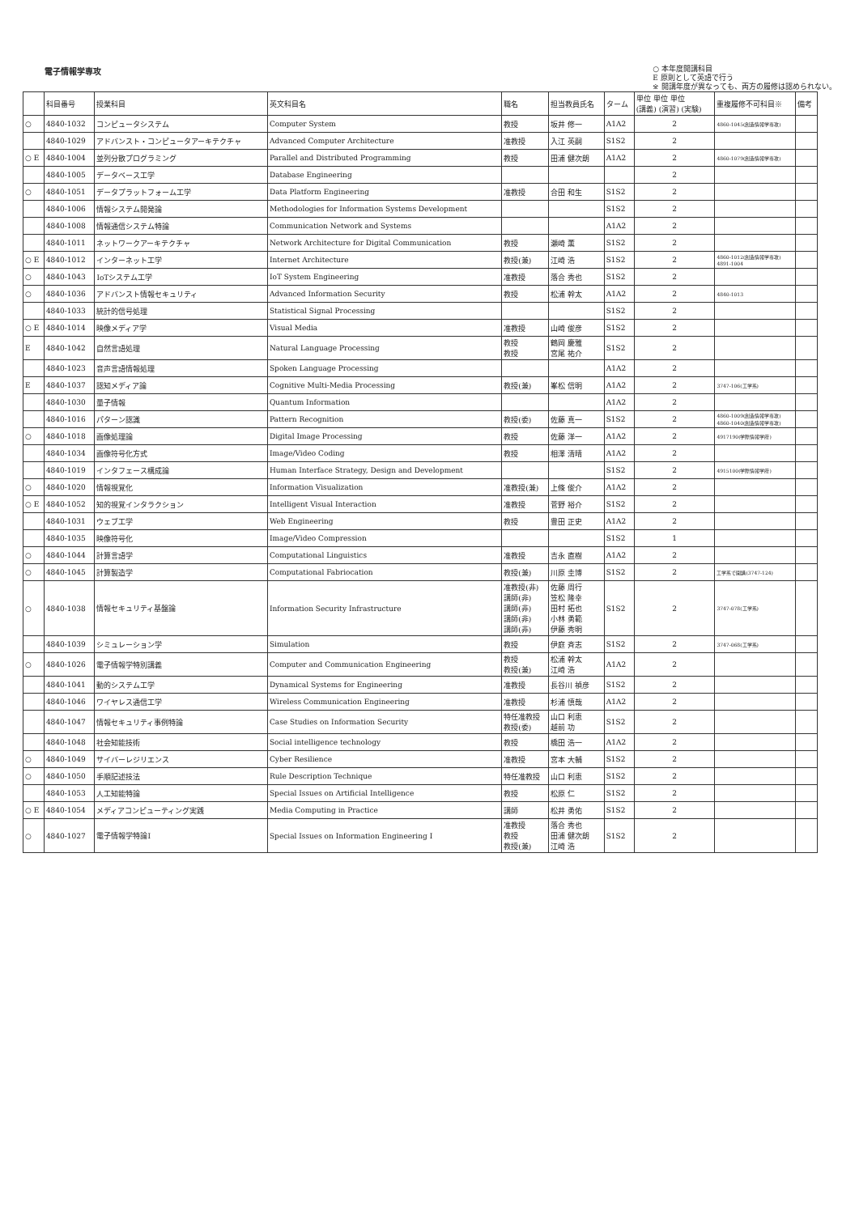電子情報学専攻
○ 本年度開講科目
E 原則として英語で行う
※ 開講年度が異なっても、両方の履修は認められない。
| | 科目番号 | 授業科目 | 英文科目名 | 職名 | 担当教員氏名 | ターム | 単位 単位 単位 (講義) (演習) (実験) | 重複履修不可科目※ | 備考 |
| --- | --- | --- | --- | --- | --- | --- | --- | --- | --- |
| ○ | 4840-1032 | コンピュータシステム | Computer System | 教授 | 坂井 修一 | A1A2 | 2 | 4860-1045(創造情報学専攻) | |
| | 4840-1029 | アドバンスト・コンピュータアーキテクチャ | Advanced Computer Architecture | 准教授 | 入江 英嗣 | S1S2 | 2 | | |
| ○ E | 4840-1004 | 並列分散プログラミング | Parallel and Distributed Programming | 教授 | 田浦 健次朗 | A1A2 | 2 | 4860-1079(創造情報学専攻) | |
| | 4840-1005 | データベース工学 | Database Engineering | | | | 2 | | |
| ○ | 4840-1051 | データプラットフォーム工学 | Data Platform Engineering | 准教授 | 合田 和生 | S1S2 | 2 | | |
| | 4840-1006 | 情報システム開発論 | Methodologies for Information Systems Development | | | S1S2 | 2 | | |
| | 4840-1008 | 情報通信システム特論 | Communication Network and Systems | | | A1A2 | 2 | | |
| | 4840-1011 | ネットワークアーキテクチャ | Network Architecture for Digital Communication | 教授 | 瀬崎 薫 | S1S2 | 2 | | |
| ○ E | 4840-1012 | インターネット工学 | Internet Architecture | 教授(兼) | 江崎 浩 | S1S2 | 2 | 4860-1012(創造情報学専攻) 4891-1004 | |
| ○ | 4840-1043 | IoTシステム工学 | IoT System Engineering | 准教授 | 落合 秀也 | S1S2 | 2 | | |
| ○ | 4840-1036 | アドバンスト情報セキュリティ | Advanced Information Security | 教授 | 松浦 幹太 | A1A2 | 2 | 4840-1013 | |
| | 4840-1033 | 統計的信号処理 | Statistical Signal Processing | | | S1S2 | 2 | | |
| ○ E | 4840-1014 | 映像メディア学 | Visual Media | 准教授 | 山崎 俊彦 | S1S2 | 2 | | |
| E | 4840-1042 | 自然言語処理 | Natural Language Processing | 教授 教授 | 鶴岡 慶雅 宮尾 祐介 | S1S2 | 2 | | |
| | 4840-1023 | 音声言語情報処理 | Spoken Language Processing | | | A1A2 | 2 | | |
| E | 4840-1037 | 認知メディア論 | Cognitive Multi-Media Processing | 教授(兼) | 峯松 信明 | A1A2 | 2 | 3747-106(工学系) | |
| | 4840-1030 | 量子情報 | Quantum Information | | | A1A2 | 2 | | |
| | 4840-1016 | パターン認識 | Pattern Recognition | 教授(委) | 佐藤 真一 | S1S2 | 2 | 4860-1009(創造情報学専攻) 4860-1040(創造情報学専攻) | |
| ○ | 4840-1018 | 画像処理論 | Digital Image Processing | 教授 | 佐藤 洋一 | A1A2 | 2 | 4917190(学際情報学府) | |
| | 4840-1034 | 画像符号化方式 | Image/Video Coding | 教授 | 相澤 清晴 | A1A2 | 2 | | |
| | 4840-1019 | インタフェース構成論 | Human Interface Strategy, Design and Development | | | S1S2 | 2 | 4915100(学際情報学府) | |
| ○ | 4840-1020 | 情報視覚化 | Information Visualization | 准教授(兼) | 上條 俊介 | A1A2 | 2 | | |
| ○ E | 4840-1052 | 知的視覚インタラクション | Intelligent Visual Interaction | 准教授 | 菅野 裕介 | S1S2 | 2 | | |
| | 4840-1031 | ウェブ工学 | Web Engineering | 教授 | 豊田 正史 | A1A2 | 2 | | |
| | 4840-1035 | 映像符号化 | Image/Video Compression | | | S1S2 | 1 | | |
| ○ | 4840-1044 | 計算言語学 | Computational Linguistics | 准教授 | 吉永 直樹 | A1A2 | 2 | | |
| ○ | 4840-1045 | 計算製造学 | Computational Fabriocation | 教授(兼) | 川原 圭博 | S1S2 | 2 | 工学系で開講(3747-124) | |
| ○ | 4840-1038 | 情報セキュリティ基盤論 | Information Security Infrastructure | 准教授(非) 講師(非) 講師(非) 講師(非) 講師(非) | 佐藤 周行 笠松 隆幸 田村 拓也 小林 勇範 伊藤 秀明 | S1S2 | 2 | 3747-078(工学系) | |
| | 4840-1039 | シミュレーション学 | Simulation | 教授 | 伊庭 斉志 | S1S2 | 2 | 3747-068(工学系) | |
| ○ | 4840-1026 | 電子情報学特別講義 | Computer and Communication Engineering | 教授 教授(兼) | 松浦 幹太 江崎 浩 | A1A2 | 2 | | |
| | 4840-1041 | 動的システム工学 | Dynamical Systems for Engineering | 准教授 | 長谷川 禎彦 | S1S2 | 2 | | |
| | 4840-1046 | ワイヤレス通信工学 | Wireless Communication Engineering | 准教授 | 杉浦 慎哉 | A1A2 | 2 | | |
| | 4840-1047 | 情報セキュリティ事例特論 | Case Studies on Information Security | 特任准教授 教授(委) | 山口 利恵 越前 功 | S1S2 | 2 | | |
| | 4840-1048 | 社会知能技術 | Social intelligence technology | 教授 | 橋田 浩一 | A1A2 | 2 | | |
| ○ | 4840-1049 | サイバーレジリエンス | Cyber Resilience | 准教授 | 宮本 大輔 | S1S2 | 2 | | |
| ○ | 4840-1050 | 手順記述技法 | Rule Description Technique | 特任准教授 | 山口 利恵 | S1S2 | 2 | | |
| | 4840-1053 | 人工知能特論 | Special Issues on Artificial Intelligence | 教授 | 松原 仁 | S1S2 | 2 | | |
| ○ E | 4840-1054 | メディアコンピューティング実践 | Media Computing in Practice | 講師 | 松井 勇佑 | S1S2 | 2 | | |
| ○ | 4840-1027 | 電子情報学特論I | Special Issues on Information Engineering I | 准教授 教授 教授(兼) | 落合 秀也 田浦 健次朗 江崎 浩 | S1S2 | 2 | | |